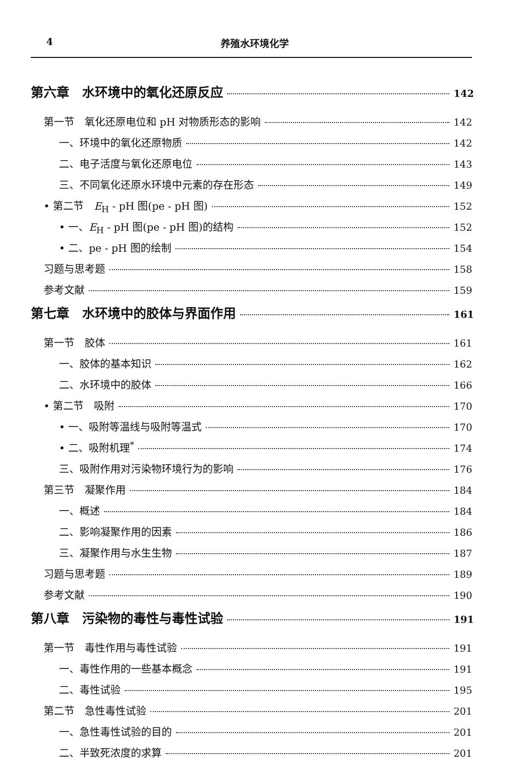4 养殖水环境化学
第六章　水环境中的氧化还原反应 142
第一节　氧化还原电位和 pH 对物质形态的影响 142
一、环境中的氧化还原物质 142
二、电子活度与氧化还原电位 143
三、不同氧化还原水环境中元素的存在形态 149
• 第二节　E<sub>H</sub> - pH 图(pe - pH 图) 152
• 一、E<sub>H</sub> - pH 图(pe - pH 图)的结构 152
• 二、pe - pH 图的绘制 154
习题与思考题 158
参考文献 159
第七章　水环境中的胶体与界面作用 161
第一节　胶体 161
一、胶体的基本知识 162
二、水环境中的胶体 166
• 第二节　吸附 170
• 一、吸附等温线与吸附等温式 170
• 二、吸附机理<sup>*</sup> 174
三、吸附作用对污染物环境行为的影响 176
第三节　凝聚作用 184
一、概述 184
二、影响凝聚作用的因素 186
三、凝聚作用与水生生物 187
习题与思考题 189
参考文献 190
第八章　污染物的毒性与毒性试验 191
第一节　毒性作用与毒性试验 191
一、毒性作用的一些基本概念 191
二、毒性试验 195
第二节　急性毒性试验 201
一、急性毒性试验的目的 201
二、半致死浓度的求算 201